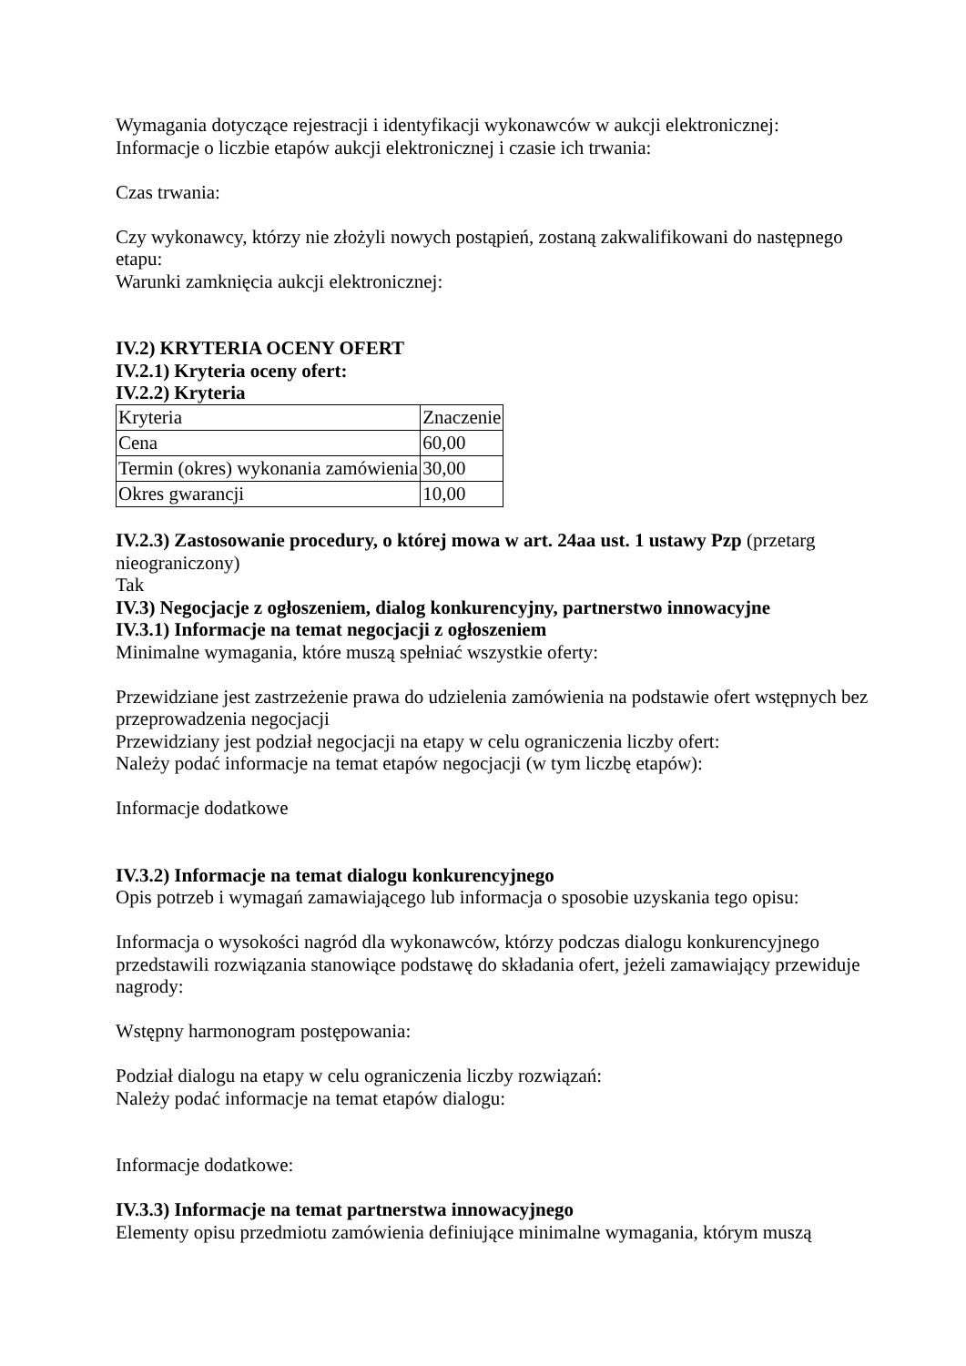Wymagania dotyczące rejestracji i identyfikacji wykonawców w aukcji elektronicznej:
Informacje o liczbie etapów aukcji elektronicznej i czasie ich trwania:
Czas trwania:
Czy wykonawcy, którzy nie złożyli nowych postąpień, zostaną zakwalifikowani do następnego etapu:
Warunki zamknięcia aukcji elektronicznej:
IV.2) KRYTERIA OCENY OFERT
IV.2.1) Kryteria oceny ofert:
IV.2.2) Kryteria
| Kryteria | Znaczenie |
| Cena | 60,00 |
| Termin (okres) wykonania zamówienia | 30,00 |
| Okres gwarancji | 10,00 |
IV.2.3) Zastosowanie procedury, o której mowa w art. 24aa ust. 1 ustawy Pzp (przetarg nieograniczony)
Tak
IV.3) Negocjacje z ogłoszeniem, dialog konkurencyjny, partnerstwo innowacyjne
IV.3.1) Informacje na temat negocjacji z ogłoszeniem
Minimalne wymagania, które muszą spełniać wszystkie oferty:
Przewidziane jest zastrzeżenie prawa do udzielenia zamówienia na podstawie ofert wstępnych bez przeprowadzenia negocjacji
Przewidziany jest podział negocjacji na etapy w celu ograniczenia liczby ofert:
Należy podać informacje na temat etapów negocjacji (w tym liczbę etapów):
Informacje dodatkowe
IV.3.2) Informacje na temat dialogu konkurencyjnego
Opis potrzeb i wymagań zamawiającego lub informacja o sposobie uzyskania tego opisu:
Informacja o wysokości nagród dla wykonawców, którzy podczas dialogu konkurencyjnego przedstawili rozwiązania stanowiące podstawę do składania ofert, jeżeli zamawiający przewiduje nagrody:
Wstępny harmonogram postępowania:
Podział dialogu na etapy w celu ograniczenia liczby rozwiązań:
Należy podać informacje na temat etapów dialogu:
Informacje dodatkowe:
IV.3.3) Informacje na temat partnerstwa innowacyjnego
Elementy opisu przedmiotu zamówienia definiujące minimalne wymagania, którym muszą